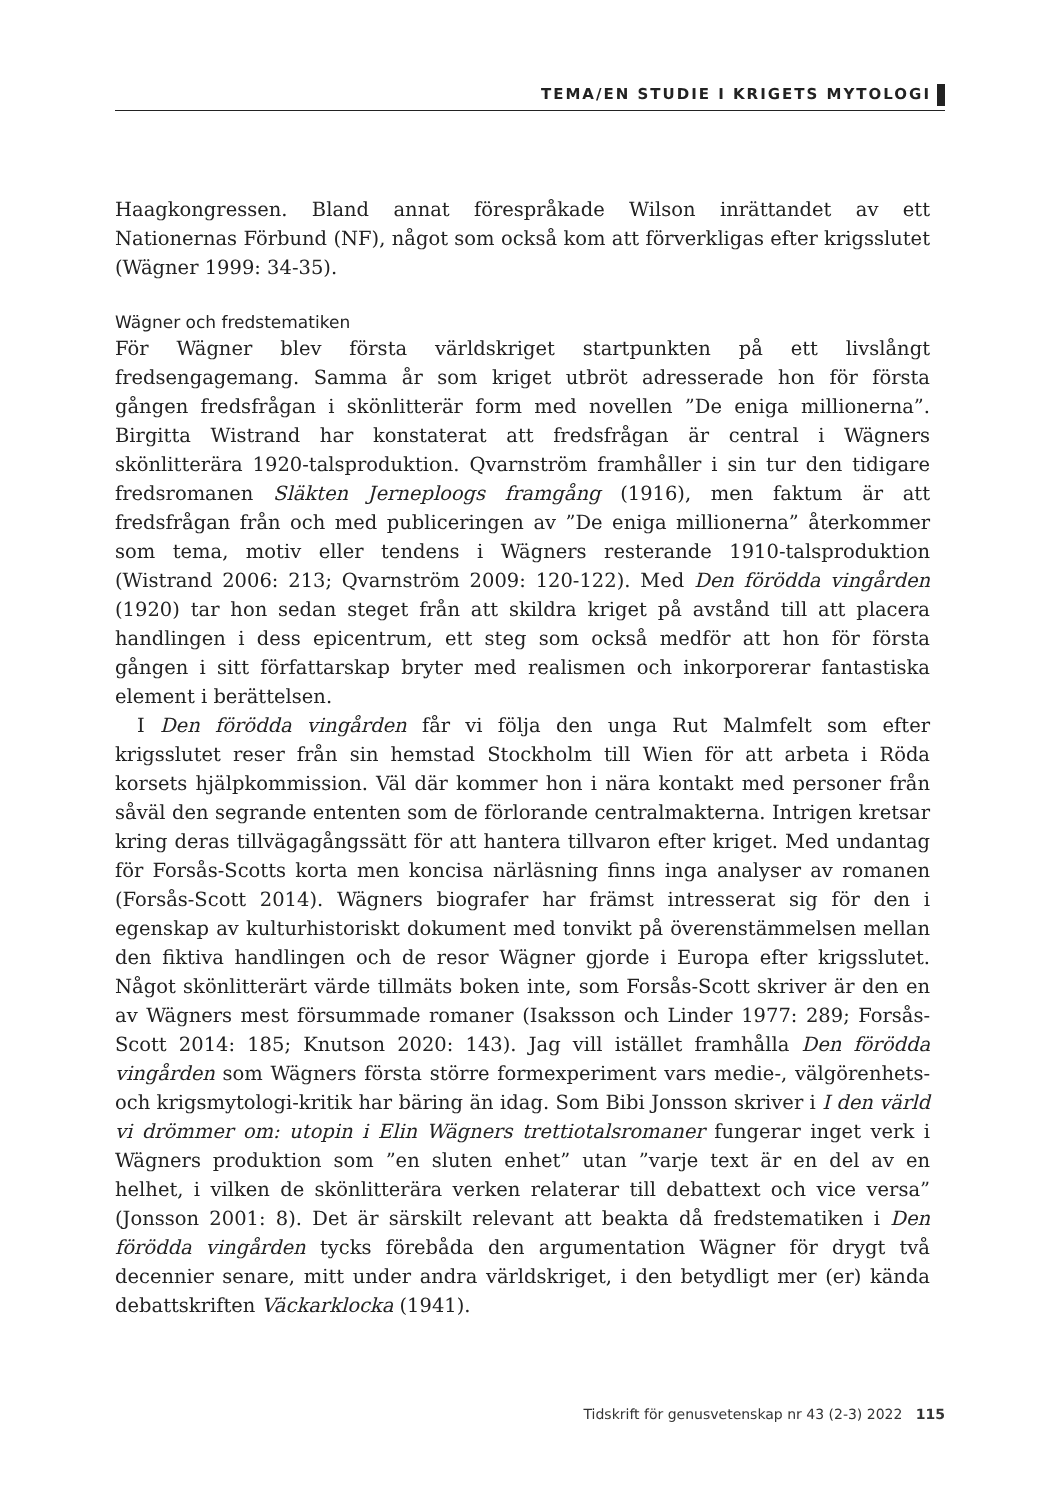TEMA/EN STUDIE I KRIGETS MYTOLOGI
Haagkongressen. Bland annat förespråkade Wilson inrättandet av ett Nationernas Förbund (NF), något som också kom att förverkligas efter krigsslutet (Wägner 1999: 34-35).
Wägner och fredstematiken
För Wägner blev första världskriget startpunkten på ett livslångt fredsengagemang. Samma år som kriget utbröt adresserade hon för första gången fredsfrågan i skönlitterär form med novellen ”De eniga millionerna”. Birgitta Wistrand har konstaterat att fredsfrågan är central i Wägners skönlitterära 1920-talsproduktion. Qvarnström framhåller i sin tur den tidigare fredsromanen Släkten Jerneploogs framgång (1916), men faktum är att fredsfrågan från och med publiceringen av ”De eniga millionerna” återkommer som tema, motiv eller tendens i Wägners resterande 1910-talsproduktion (Wistrand 2006: 213; Qvarnström 2009: 120-122). Med Den förödda vingården (1920) tar hon sedan steget från att skildra kriget på avstånd till att placera handlingen i dess epicentrum, ett steg som också medför att hon för första gången i sitt författarskap bryter med realismen och inkorporerar fantastiska element i berättelsen.
I Den förödda vingården får vi följa den unga Rut Malmfelt som efter krigsslutet reser från sin hemstad Stockholm till Wien för att arbeta i Röda korsets hjälpkommission. Väl där kommer hon i nära kontakt med personer från såväl den segrande ententen som de förlorande centralmakterna. Intrigen kretsar kring deras tillvägagångssätt för att hantera tillvaron efter kriget. Med undantag för Forsås-Scotts korta men koncisa närläsning finns inga analyser av romanen (Forsås-Scott 2014). Wägners biografer har främst intresserat sig för den i egenskap av kulturhistoriskt dokument med tonvikt på överenstämmelsen mellan den fiktiva handlingen och de resor Wägner gjorde i Europa efter krigsslutet. Något skönlitterärt värde tillmäts boken inte, som Forsås-Scott skriver är den en av Wägners mest försummade romaner (Isaksson och Linder 1977: 289; Forsås-Scott 2014: 185; Knutson 2020: 143). Jag vill istället framhålla Den förödda vingården som Wägners första större formexperiment vars medie-, välgörenhets- och krigsmytologi-kritik har bäring än idag. Som Bibi Jonsson skriver i I den värld vi drömmer om: utopin i Elin Wägners trettiotalsromaner fungerar inget verk i Wägners produktion som ”en sluten enhet” utan ”varje text är en del av en helhet, i vilken de skönlitterära verken relaterar till debattext och vice versa” (Jonsson 2001: 8). Det är särskilt relevant att beakta då fredstematiken i Den förödda vingården tycks förebåda den argumentation Wägner för drygt två decennier senare, mitt under andra världskriget, i den betydligt mer (er) kända debattskriften Väckarklocka (1941).
Tidskrift för genusvetenskap nr 43 (2-3) 2022 115